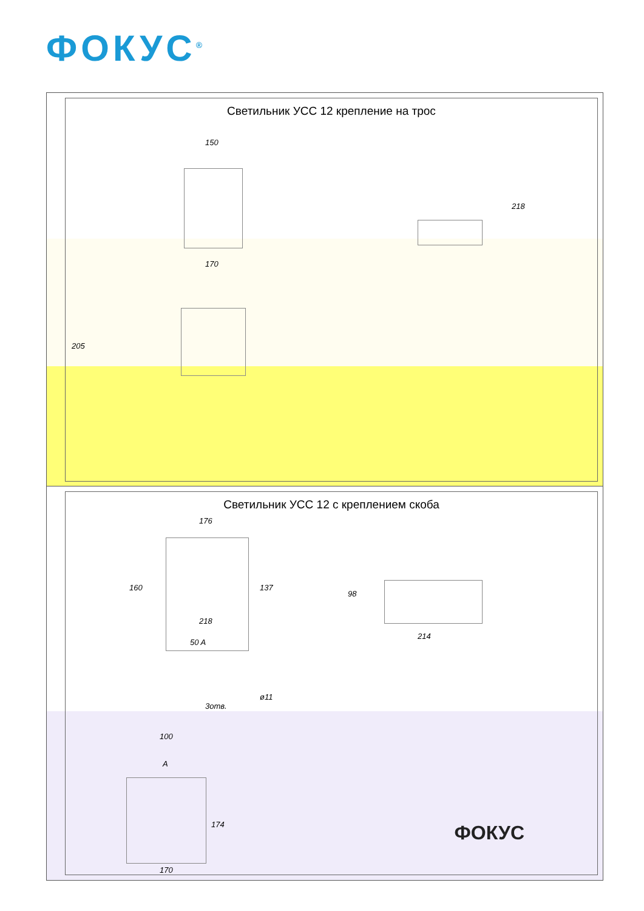ФОКУС<sup>®</sup>
Светильник УСС 12 крепление на трос
150
170
218
205
Светильник УСС 12 с креплением скоба
176
160 137
218
98
214
50 A
ø11
3отв.
100
A
174
170
ФОКУС